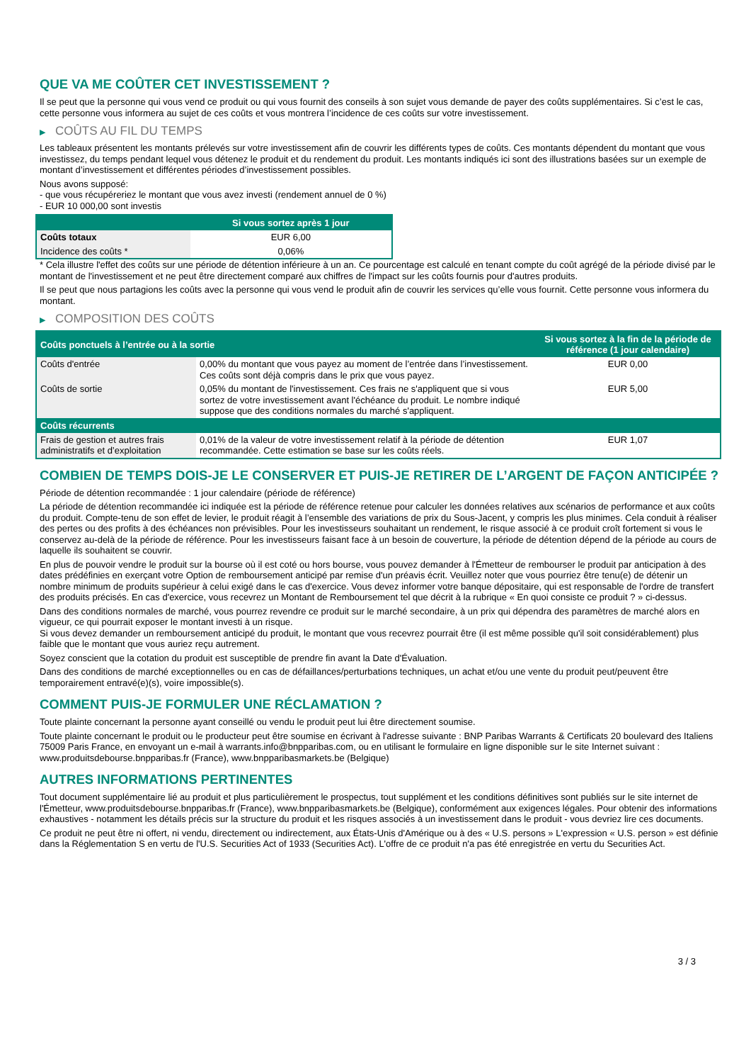QUE VA ME COÛTER CET INVESTISSEMENT ?
Il se peut que la personne qui vous vend ce produit ou qui vous fournit des conseils à son sujet vous demande de payer des coûts supplémentaires. Si c’est le cas, cette personne vous informera au sujet de ces coûts et vous montrera l’incidence de ces coûts sur votre investissement.
▶ COÛTS AU FIL DU TEMPS
Les tableaux présentent les montants prélevés sur votre investissement afin de couvrir les différents types de coûts. Ces montants dépendent du montant que vous investissez, du temps pendant lequel vous détenez le produit et du rendement du produit. Les montants indiqués ici sont des illustrations basées sur un exemple de montant d’investissement et différentes périodes d’investissement possibles.
Nous avons supposé:
- que vous récupéreriez le montant que vous avez investi (rendement annuel de 0 %)
- EUR 10 000,00 sont investis
| | Si vous sortez après 1 jour |
| --- | --- |
| Coûts totaux | EUR 6,00 |
| Incidence des coûts * | 0,06% |
* Cela illustre l'effet des coûts sur une période de détention inférieure à un an. Ce pourcentage est calculé en tenant compte du coût agrégé de la période divisé par le montant de l'investissement et ne peut être directement comparé aux chiffres de l'impact sur les coûts fournis pour d'autres produits.
Il se peut que nous partagions les coûts avec la personne qui vous vend le produit afin de couvrir les services qu’elle vous fournit. Cette personne vous informera du montant.
▶ COMPOSITION DES COÛTS
| Coûts ponctuels à l’entrée ou à la sortie | | Si vous sortez à la fin de la période de référence (1 jour calendaire) |
| --- | --- | --- |
| Coûts d'entrée | 0,00% du montant que vous payez au moment de l’entrée dans l’investissement. Ces coûts sont déjà compris dans le prix que vous payez. | EUR 0,00 |
| Coûts de sortie | 0,05% du montant de l'investissement. Ces frais ne s'appliquent que si vous sortez de votre investissement avant l'échéance du produit. Le nombre indiqué suppose que des conditions normales du marché s'appliquent. | EUR 5,00 |
| Coûts récurrents | | |
| Frais de gestion et autres frais administratifs et d’exploitation | 0,01% de la valeur de votre investissement relatif à la période de détention recommandée. Cette estimation se base sur les coûts réels. | EUR 1,07 |
COMBIEN DE TEMPS DOIS-JE LE CONSERVER ET PUIS-JE RETIRER DE L’ARGENT DE FAÇON ANTICIPÉE ?
Période de détention recommandée : 1 jour calendaire (période de référence)
La période de détention recommandée ici indiquée est la période de référence retenue pour calculer les données relatives aux scénarios de performance et aux coûts du produit. Compte-tenu de son effet de levier, le produit réagit à l’ensemble des variations de prix du Sous-Jacent, y compris les plus minimes. Cela conduit à réaliser des pertes ou des profits à des échéances non prévisibles. Pour les investisseurs souhaitant un rendement, le risque associé à ce produit croît fortement si vous le conservez au-delà de la période de référence. Pour les investisseurs faisant face à un besoin de couverture, la période de détention dépend de la période au cours de laquelle ils souhaitent se couvrir.
En plus de pouvoir vendre le produit sur la bourse où il est coté ou hors bourse, vous pouvez demander à l'Émetteur de rembourser le produit par anticipation à des dates prédéfinies en exerçant votre Option de remboursement anticipé par remise d'un préavis écrit. Veuillez noter que vous pourriez être tenu(e) de détenir un nombre minimum de produits supérieur à celui exigé dans le cas d'exercice. Vous devez informer votre banque dépositaire, qui est responsable de l'ordre de transfert des produits précisés. En cas d'exercice, vous recevrez un Montant de Remboursement tel que décrit à la rubrique « En quoi consiste ce produit ? » ci-dessus.
Dans des conditions normales de marché, vous pourrez revendre ce produit sur le marché secondaire, à un prix qui dépendra des paramètres de marché alors en vigueur, ce qui pourrait exposer le montant investi à un risque.
Si vous devez demander un remboursement anticipé du produit, le montant que vous recevrez pourrait être (il est même possible qu'il soit considérablement) plus faible que le montant que vous auriez reçu autrement.
Soyez conscient que la cotation du produit est susceptible de prendre fin avant la Date d'Évaluation.
Dans des conditions de marché exceptionnelles ou en cas de défaillances/perturbations techniques, un achat et/ou une vente du produit peut/peuvent être temporairement entravé(e)(s), voire impossible(s).
COMMENT PUIS-JE FORMULER UNE RÉCLAMATION ?
Toute plainte concernant la personne ayant conseillé ou vendu le produit peut lui être directement soumise.
Toute plainte concernant le produit ou le producteur peut être soumise en écrivant à l'adresse suivante : BNP Paribas Warrants & Certificats 20 boulevard des Italiens 75009 Paris France, en envoyant un e-mail à warrants.info@bnpparibas.com, ou en utilisant le formulaire en ligne disponible sur le site Internet suivant : www.produitsdebourse.bnpparibas.fr (France), www.bnpparibasmarkets.be (Belgique)
AUTRES INFORMATIONS PERTINENTES
Tout document supplémentaire lié au produit et plus particulièrement le prospectus, tout supplément et les conditions définitives sont publiés sur le site internet de l'Émetteur, www.produitsdebourse.bnpparibas.fr (France), www.bnpparibasmarkets.be (Belgique), conformément aux exigences légales. Pour obtenir des informations exhaustives - notamment les détails précis sur la structure du produit et les risques associés à un investissement dans le produit - vous devriez lire ces documents.
Ce produit ne peut être ni offert, ni vendu, directement ou indirectement, aux États-Unis d'Amérique ou à des « U.S. persons » L'expression « U.S. person » est définie dans la Réglementation S en vertu de l'U.S. Securities Act of 1933 (Securities Act). L'offre de ce produit n'a pas été enregistrée en vertu du Securities Act.
3 / 3